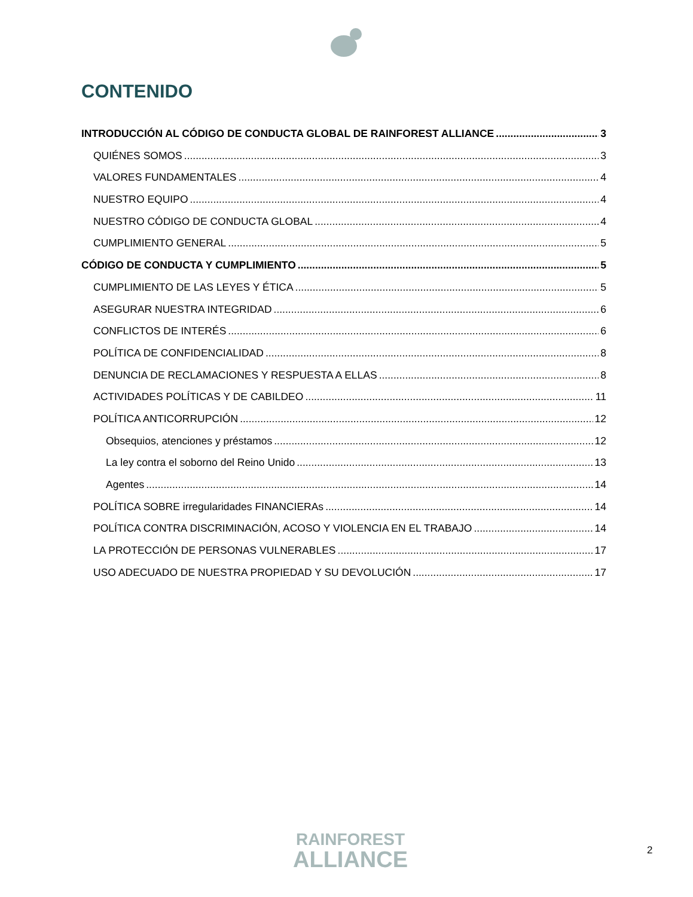CONTENIDO
INTRODUCCIÓN AL CÓDIGO DE CONDUCTA GLOBAL DE RAINFOREST ALLIANCE 3
QUIÉNES SOMOS 3
VALORES FUNDAMENTALES 4
NUESTRO EQUIPO 4
NUESTRO CÓDIGO DE CONDUCTA GLOBAL 4
CUMPLIMIENTO GENERAL 5
CÓDIGO DE CONDUCTA Y CUMPLIMIENTO 5
CUMPLIMIENTO DE LAS LEYES Y ÉTICA 5
ASEGURAR NUESTRA INTEGRIDAD 6
CONFLICTOS DE INTERÉS 6
POLÍTICA DE CONFIDENCIALIDAD 8
DENUNCIA DE RECLAMACIONES Y RESPUESTA A ELLAS 8
ACTIVIDADES POLÍTICAS Y DE CABILDEO 11
POLÍTICA ANTICORRUPCIÓN 12
Obsequios, atenciones y préstamos 12
La ley contra el soborno del Reino Unido 13
Agentes 14
POLÍTICA SOBRE irregularidades FINANCIERAs 14
POLÍTICA CONTRA DISCRIMINACIÓN, ACOSO Y VIOLENCIA EN EL TRABAJO 14
LA PROTECCIÓN DE PERSONAS VULNERABLES 17
USO ADECUADO DE NUESTRA PROPIEDAD Y SU DEVOLUCIÓN 17
RAINFOREST
ALLIANCE
2